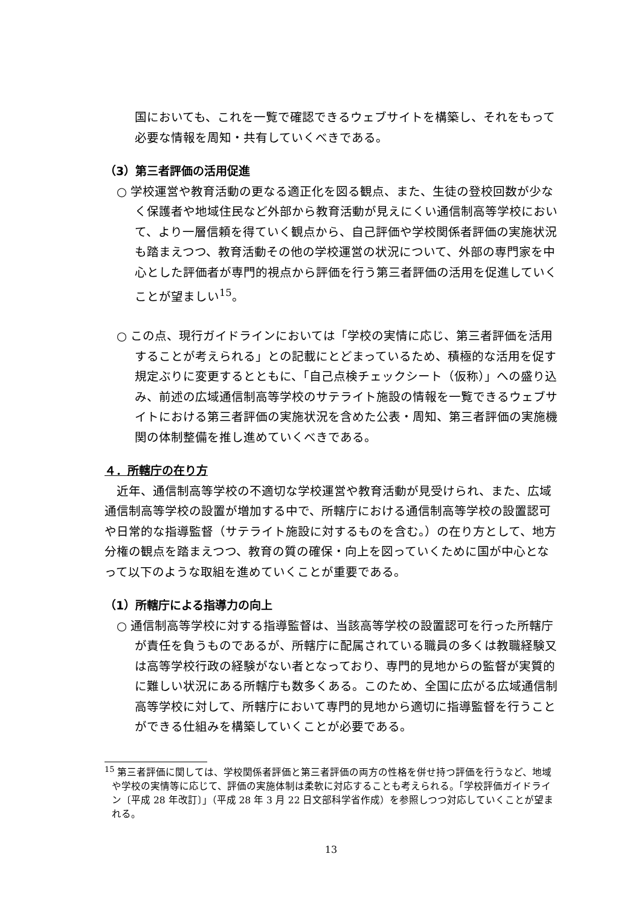国においても、これを一覧で確認できるウェブサイトを構築し、それをもって必要な情報を周知・共有していくべきである。
（3）第三者評価の活用促進
○ 学校運営や教育活動の更なる適正化を図る観点、また、生徒の登校回数が少なく保護者や地域住民など外部から教育活動が見えにくい通信制高等学校において、より一層信頼を得ていく観点から、自己評価や学校関係者評価の実施状況も踏まえつつ、教育活動その他の学校運営の状況について、外部の専門家を中心とした評価者が専門的視点から評価を行う第三者評価の活用を促進していくことが望ましい<sup>15</sup>。
○ この点、現行ガイドラインにおいては「学校の実情に応じ、第三者評価を活用することが考えられる」との記載にとどまっているため、積極的な活用を促す規定ぶりに変更するとともに、「自己点検チェックシート（仮称）」への盛り込み、前述の広域通信制高等学校のサテライト施設の情報を一覧できるウェブサイトにおける第三者評価の実施状況を含めた公表・周知、第三者評価の実施機関の体制整備を推し進めていくべきである。
４．所轄庁の在り方
近年、通信制高等学校の不適切な学校運営や教育活動が見受けられ、また、広域通信制高等学校の設置が増加する中で、所轄庁における通信制高等学校の設置認可や日常的な指導監督（サテライト施設に対するものを含む。）の在り方として、地方分権の観点を踏まえつつ、教育の質の確保・向上を図っていくために国が中心となって以下のような取組を進めていくことが重要である。
（1）所轄庁による指導力の向上
○ 通信制高等学校に対する指導監督は、当該高等学校の設置認可を行った所轄庁が責任を負うものであるが、所轄庁に配属されている職員の多くは教職経験又は高等学校行政の経験がない者となっており、専門的見地からの監督が実質的に難しい状況にある所轄庁も数多くある。このため、全国に広がる広域通信制高等学校に対して、所轄庁において専門的見地から適切に指導監督を行うことができる仕組みを構築していくことが必要である。
<sup>15</sup> 第三者評価に関しては、学校関係者評価と第三者評価の両方の性格を併せ持つ評価を行うなど、地域や学校の実情等に応じて、評価の実施体制は柔軟に対応することも考えられる。「学校評価ガイドライン〔平成 28 年改訂〕」（平成 28 年 3 月 22 日文部科学省作成）を参照しつつ対応していくことが望まれる。
13